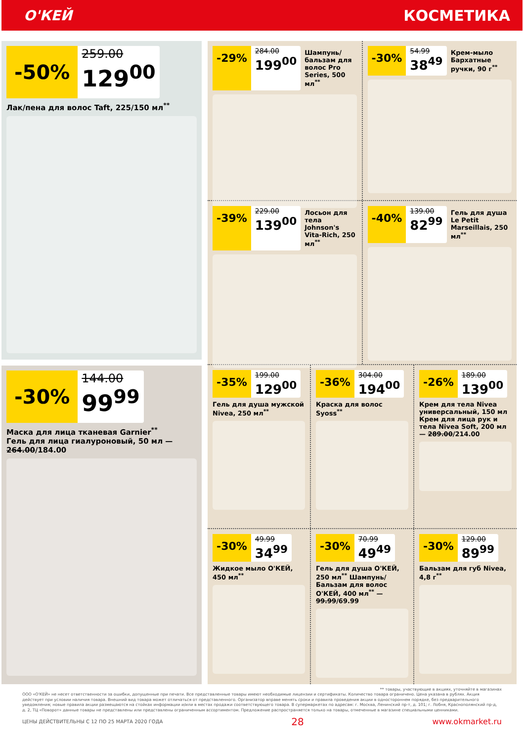О'КЕЙ КОСМЕТИКА
-50%
259.00
129<sup>00</sup>
Лак/пена для волос Taft, 225/150 мл<sup>**</sup>
-30%
144.00
99<sup>99</sup>
Маска для лица тканевая Garnier<sup>**</sup>
Гель для лица гиалуроновый, 50 мл — 264.00/184.00
-29%
284.00
199<sup>00</sup>
Шампунь/ бальзам для волос Pro Series, 500 мл<sup>**</sup>
-30%
54.99
38<sup>49</sup>
Крем-мыло Бархатные ручки, 90 г<sup>**</sup>
-39%
229.00
139<sup>00</sup>
Лосьон для тела Johnson's Vita-Rich, 250 мл<sup>**</sup>
-40%
139.00
82<sup>99</sup>
Гель для душа Le Petit Marseillais, 250 мл<sup>**</sup>
-35%
199.00
129<sup>00</sup>
Гель для душа мужской Nivea, 250 мл<sup>**</sup>
-36%
304.00
194<sup>00</sup>
Краска для волос Syoss<sup>**</sup>
-26%
189.00
139<sup>00</sup>
Крем для тела Nivea универсальный, 150 мл Крем для лица рук и тела Nivea Soft, 200 мл — 289.00/214.00
-30%
49.99
34<sup>99</sup>
Жидкое мыло О'КЕЙ, 450 мл<sup>**</sup>
-30%
70.99
49<sup>49</sup>
Гель для душа О'КЕЙ, 250 мл<sup>**</sup> Шампунь/Бальзам для волос О'КЕЙ, 400 мл<sup>**</sup> — 99.99/69.99
-30%
129.00
89<sup>99</sup>
Бальзам для губ Nivea, 4,8 г<sup>**</sup>
** товары, участвующие в акциях, уточняйте в магазинах
ООО «О'КЕЙ» не несет ответственности за ошибки, допущенные при печати. Все представленные товары имеют необходимые лицензии и сертификаты. Количество товара ограничено. Цена указана в рублях. Акция действует при условии наличия товара. Внешний вид товара может отличаться от представленного. Организатор вправе менять сроки и правила проведения акции в одностороннем порядке, без предварительного уведомления; новые правила акции размещаются на стойках информации и/или в местах продажи соответствующего товара. В супермаркетах по адресам: г. Москва, Ленинский пр-т, д. 101; г. Лобня, Краснополянский пр-д, д. 2, ТЦ «Поворот» данные товары не представлены или представлены ограниченным ассортиментом. Предложение распространяется только на товары, отмеченные в магазине специальными ценниками.
ЦЕНЫ ДЕЙСТВИТЕЛЬНЫ С 12 ПО 25 МАРТА 2020 ГОДА 28 www.okmarket.ru